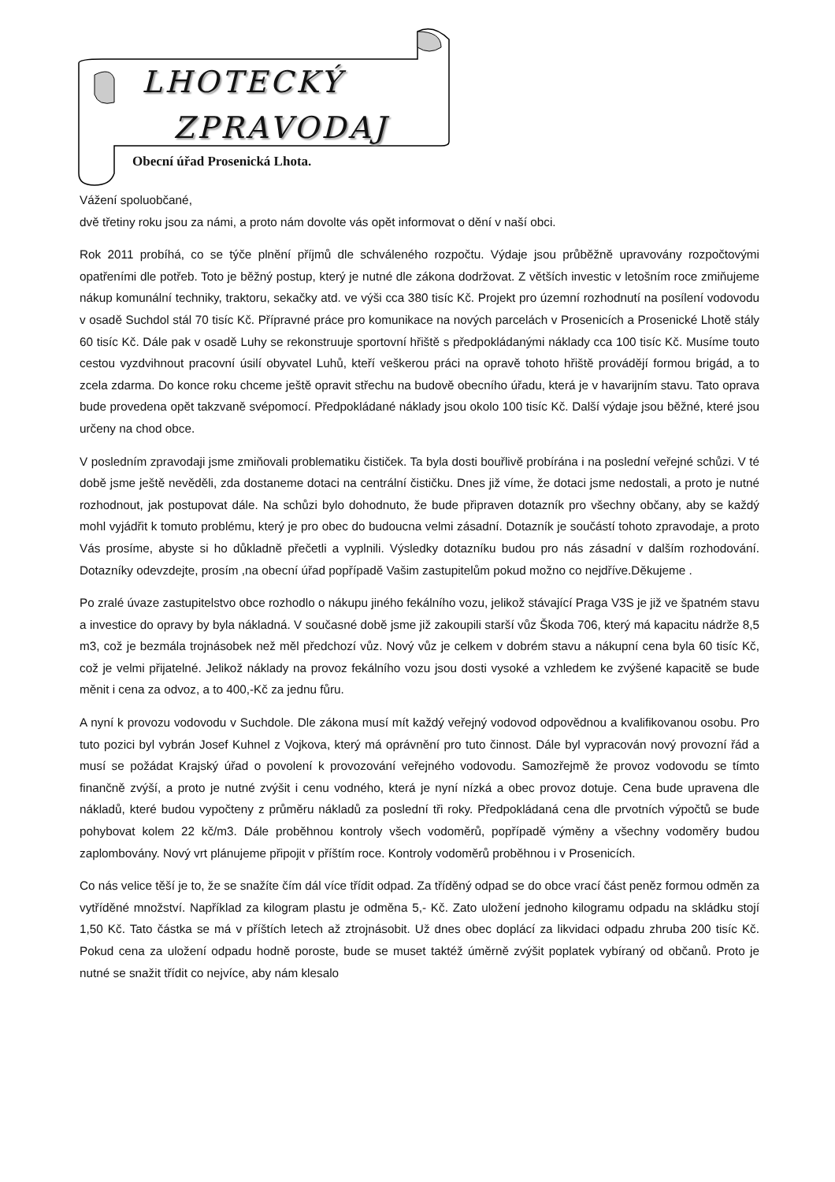LHOTECKÝ
ZPRAVODAJ
Obecní úřad Prosenická Lhota.
Vážení spoluobčané,
dvě třetiny roku jsou za námi, a proto nám dovolte vás opět informovat o dění v naší obci.
Rok 2011 probíhá, co se týče plnění příjmů dle schváleného rozpočtu. Výdaje jsou průběžně upravovány rozpočtovými opatřeními dle potřeb. Toto je běžný postup, který je nutné dle zákona dodržovat. Z větších investic v letošním roce zmiňujeme nákup komunální techniky, traktoru, sekačky atd. ve výši cca 380 tisíc Kč. Projekt pro územní rozhodnutí na posílení vodovodu v osadě Suchdol stál 70 tisíc Kč. Přípravné práce pro komunikace na nových parcelách v Prosenicích a Prosenické Lhotě stály 60 tisíc Kč. Dále pak v osadě Luhy se rekonstruuje sportovní hřiště s předpokládanými náklady cca 100 tisíc Kč. Musíme touto cestou vyzdvihnout pracovní úsilí obyvatel Luhů, kteří veškerou práci na opravě tohoto hřiště provádějí formou brigád, a to zcela zdarma. Do konce roku chceme ještě opravit střechu na budově obecního úřadu, která je v havarijním stavu. Tato oprava bude provedena opět takzvaně svépomocí. Předpokládané náklady jsou okolo 100 tisíc Kč. Další výdaje jsou běžné, které jsou určeny na chod obce.
V posledním zpravodaji jsme zmiňovali problematiku čističek. Ta byla dosti bouřlivě probírána i na poslední veřejné schůzi. V té době jsme ještě nevěděli, zda dostaneme dotaci na centrální čističku. Dnes již víme, že dotaci jsme nedostali, a proto je nutné rozhodnout, jak postupovat dále. Na schůzi bylo dohodnuto, že bude připraven dotazník pro všechny občany, aby se každý mohl vyjádřit k tomuto problému, který je pro obec do budoucna velmi zásadní. Dotazník je součástí tohoto zpravodaje, a proto Vás prosíme, abyste si ho důkladně přečetli a vyplnili. Výsledky dotazníku budou pro nás zásadní v dalším rozhodování. Dotazníky odevzdejte, prosím ,na obecní úřad popřípadě Vašim zastupitelům pokud možno co nejdříve.Děkujeme .
Po zralé úvaze zastupitelstvo obce rozhodlo o nákupu jiného fekálního vozu, jelikož stávající Praga V3S je již ve špatném stavu a investice do opravy by byla nákladná. V současné době jsme již zakoupili starší vůz Škoda 706, který má kapacitu nádrže 8,5 m3, což je bezmála trojnásobek než měl předchozí vůz. Nový vůz je celkem v dobrém stavu a nákupní cena byla 60 tisíc Kč, což je velmi přijatelné. Jelikož náklady na provoz fekálního vozu jsou dosti vysoké a vzhledem ke zvýšené kapacitě se bude měnit i cena za odvoz, a to 400,-Kč za jednu fůru.
A nyní k provozu vodovodu v Suchdole. Dle zákona musí mít každý veřejný vodovod odpovědnou a kvalifikovanou osobu. Pro tuto pozici byl vybrán Josef Kuhnel z Vojkova, který má oprávnění pro tuto činnost. Dále byl vypracován nový provozní řád a musí se požádat Krajský úřad o povolení k provozování veřejného vodovodu. Samozřejmě že provoz vodovodu se tímto finančně zvýší, a proto je nutné zvýšit i cenu vodného, která je nyní nízká a obec provoz dotuje. Cena bude upravena dle nákladů, které budou vypočteny z průměru nákladů za poslední tři roky. Předpokládaná cena dle prvotních výpočtů se bude pohybovat kolem 22 kč/m3. Dále proběhnou kontroly všech vodoměrů, popřípadě výměny a všechny vodoměry budou zaplombovány. Nový vrt plánujeme připojit v příštím roce. Kontroly vodoměrů proběhnou i v Prosenicích.
Co nás velice těší je to, že se snažíte čím dál více třídit odpad. Za tříděný odpad se do obce vrací část peněz formou odměn za vytříděné množství. Například za kilogram plastu je odměna 5,- Kč. Zato uložení jednoho kilogramu odpadu na skládku stojí 1,50 Kč. Tato částka se má v příštích letech až ztrojnásobit. Už dnes obec doplácí za likvidaci odpadu zhruba 200 tisíc Kč. Pokud cena za uložení odpadu hodně poroste, bude se muset taktéž úměrně zvýšit poplatek vybíraný od občanů. Proto je nutné se snažit třídit co nejvíce, aby nám klesalo